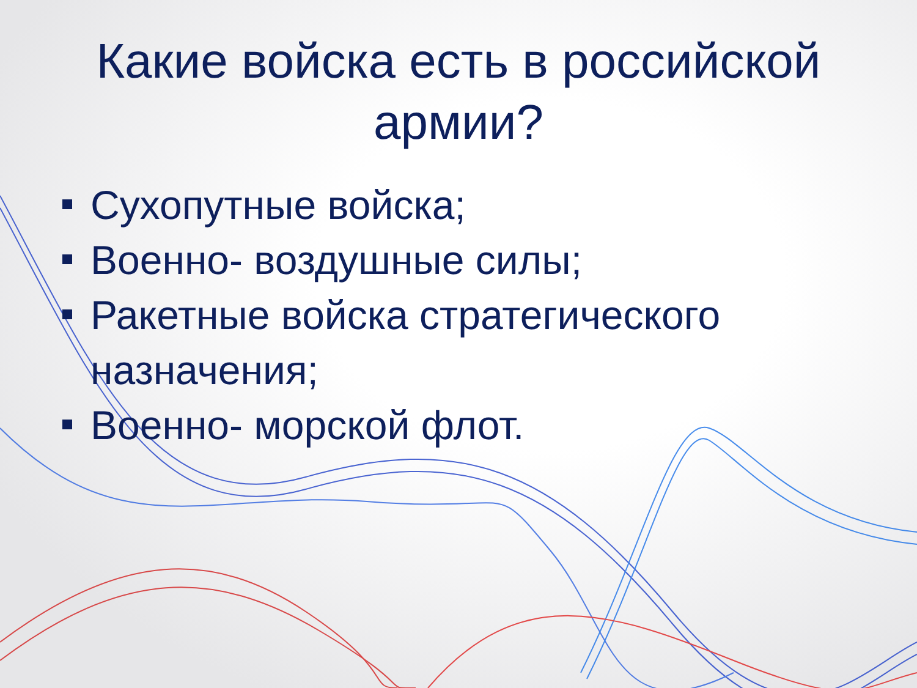Какие войска есть в российской
армии?
Сухопутные войска;
Военно- воздушные силы;
Ракетные войска стратегического назначения;
Военно- морской флот.